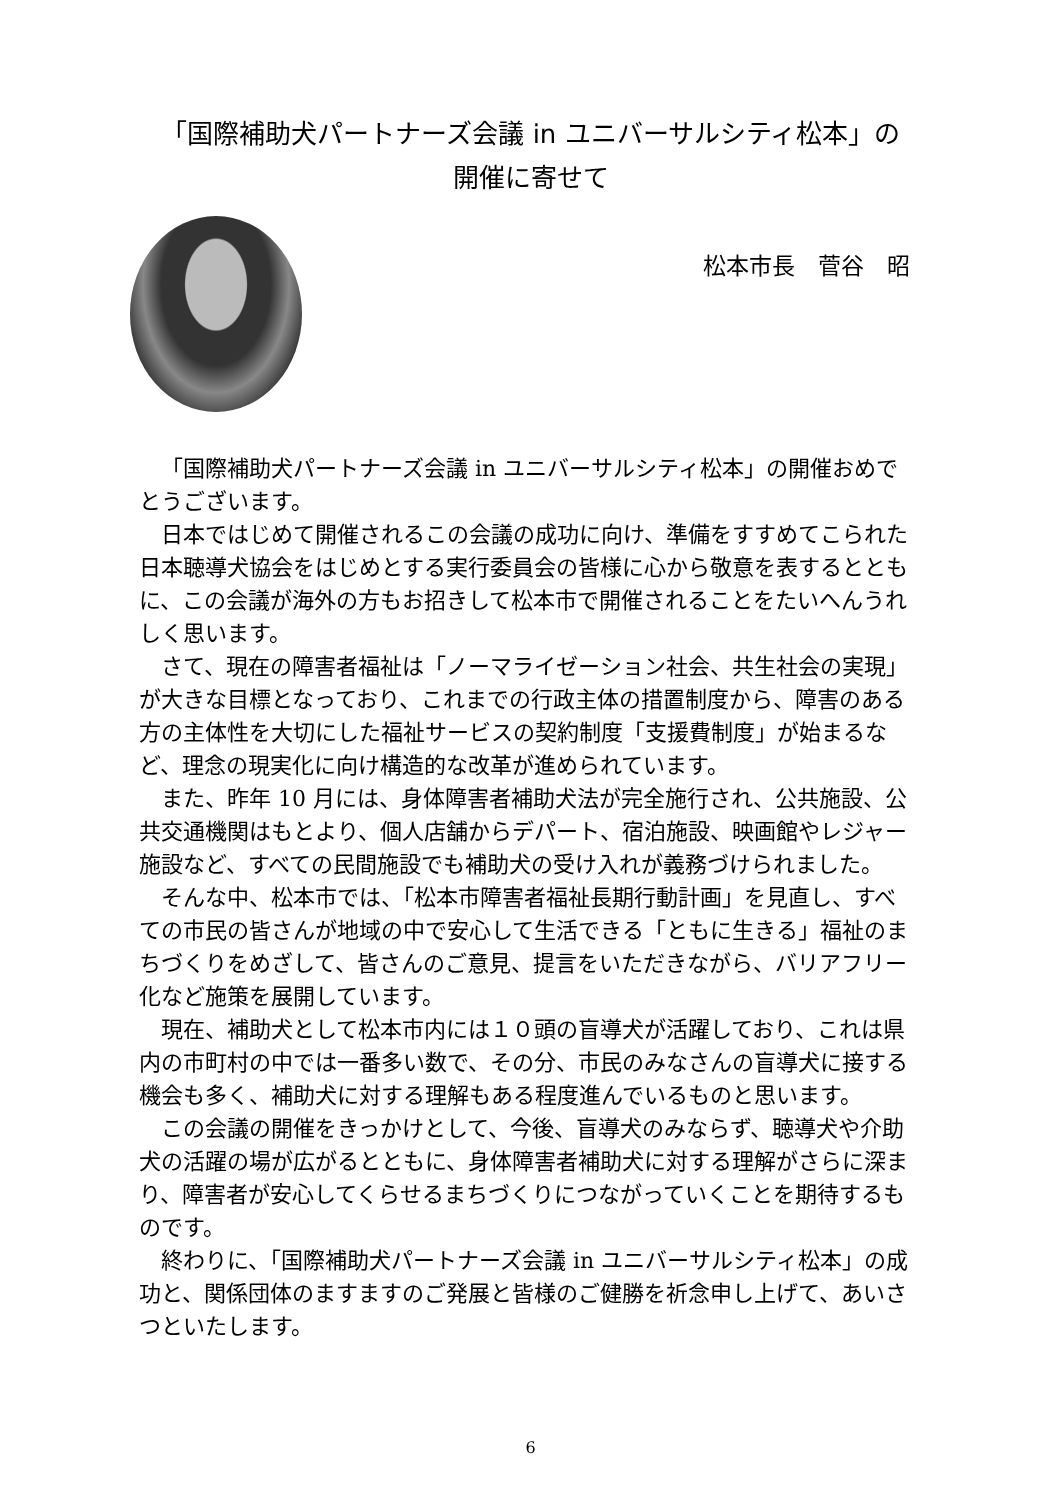「国際補助犬パートナーズ会議 in ユニバーサルシティ松本」の
開催に寄せて
松本市長　菅谷　昭
「国際補助犬パートナーズ会議 in ユニバーサルシティ松本」の開催おめでとうございます。
日本ではじめて開催されるこの会議の成功に向け、準備をすすめてこられた日本聴導犬協会をはじめとする実行委員会の皆様に心から敬意を表するとともに、この会議が海外の方もお招きして松本市で開催されることをたいへんうれしく思います。
さて、現在の障害者福祉は「ノーマライゼーション社会、共生社会の実現」が大きな目標となっており、これまでの行政主体の措置制度から、障害のある方の主体性を大切にした福祉サービスの契約制度「支援費制度」が始まるなど、理念の現実化に向け構造的な改革が進められています。
また、昨年 10 月には、身体障害者補助犬法が完全施行され、公共施設、公共交通機関はもとより、個人店舗からデパート、宿泊施設、映画館やレジャー施設など、すべての民間施設でも補助犬の受け入れが義務づけられました。
そんな中、松本市では、「松本市障害者福祉長期行動計画」を見直し、すべての市民の皆さんが地域の中で安心して生活できる「ともに生きる」福祉のまちづくりをめざして、皆さんのご意見、提言をいただきながら、バリアフリー化など施策を展開しています。
現在、補助犬として松本市内には１０頭の盲導犬が活躍しており、これは県内の市町村の中では一番多い数で、その分、市民のみなさんの盲導犬に接する機会も多く、補助犬に対する理解もある程度進んでいるものと思います。
この会議の開催をきっかけとして、今後、盲導犬のみならず、聴導犬や介助犬の活躍の場が広がるとともに、身体障害者補助犬に対する理解がさらに深まり、障害者が安心してくらせるまちづくりにつながっていくことを期待するものです。
終わりに、「国際補助犬パートナーズ会議 in ユニバーサルシティ松本」の成功と、関係団体のますますのご発展と皆様のご健勝を祈念申し上げて、あいさつといたします。
6